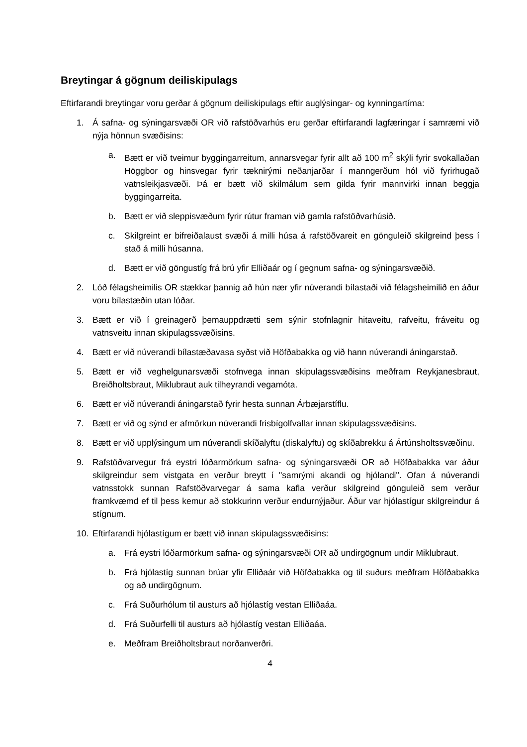Breytingar á gögnum deiliskipulags
Eftirfarandi breytingar voru gerðar á gögnum deiliskipulags eftir auglýsingar- og kynningartíma:
1. Á safna- og sýningarsvæði OR við rafstöðvarhús eru gerðar eftirfarandi lagfæringar í samræmi við nýja hönnun svæðisins:
a. Bætt er við tveimur byggingarreitum, annarsvegar fyrir allt að 100 m<sup>2</sup> skýli fyrir svokallaðan Höggbor og hinsvegar fyrir tæknirými neðanjarðar í manngerðum hól við fyrirhugað vatnsleikjasvæði. Þá er bætt við skilmálum sem gilda fyrir mannvirki innan beggja byggingarreita.
b. Bætt er við sleppisvæðum fyrir rútur framan við gamla rafstöðvarhúsið.
c. Skilgreint er bifreiðalaust svæði á milli húsa á rafstöðvareit en gönguleið skilgreind þess í stað á milli húsanna.
d. Bætt er við göngustíg frá brú yfir Elliðaár og í gegnum safna- og sýningarsvæðið.
2. Lóð félagsheimilis OR stækkar þannig að hún nær yfir núverandi bílastaði við félagsheimilið en áður voru bílastæðin utan lóðar.
3. Bætt er við í greinagerð þemauppdrætti sem sýnir stofnlagnir hitaveitu, rafveitu, fráveitu og vatnsveitu innan skipulagssvæðisins.
4. Bætt er við núverandi bílastæðavasa syðst við Höfðabakka og við hann núverandi áningarstað.
5. Bætt er við veghelgunarsvæði stofnvega innan skipulagssvæðisins meðfram Reykjanesbraut, Breiðholtsbraut, Miklubraut auk tilheyrandi vegamóta.
6. Bætt er við núverandi áningarstað fyrir hesta sunnan Árbæjarstíflu.
7. Bætt er við og sýnd er afmörkun núverandi frisbígolfvallar innan skipulagssvæðisins.
8. Bætt er við upplýsingum um núverandi skíðalyftu (diskalyftu) og skíðabrekku á Ártúnsholtssvæðinu.
9. Rafstöðvarvegur frá eystri lóðarmörkum safna- og sýningarsvæði OR að Höfðabakka var áður skilgreindur sem vistgata en verður breytt í "samrými akandi og hjólandi". Ofan á núverandi vatnsstokk sunnan Rafstöðvarvegar á sama kafla verður skilgreind gönguleið sem verður framkvæmd ef til þess kemur að stokkurinn verður endurnýjaður. Áður var hjólastígur skilgreindur á stígnum.
10. Eftirfarandi hjólastígum er bætt við innan skipulagssvæðisins:
a. Frá eystri lóðarmörkum safna- og sýningarsvæði OR að undirgögnum undir Miklubraut.
b. Frá hjólastíg sunnan brúar yfir Elliðaár við Höfðabakka og til suðurs meðfram Höfðabakka og að undirgögnum.
c. Frá Suðurhólum til austurs að hjólastíg vestan Elliðaáa.
d. Frá Suðurfelli til austurs að hjólastíg vestan Elliðaáa.
e. Meðfram Breiðholtsbraut norðanverðri.
4